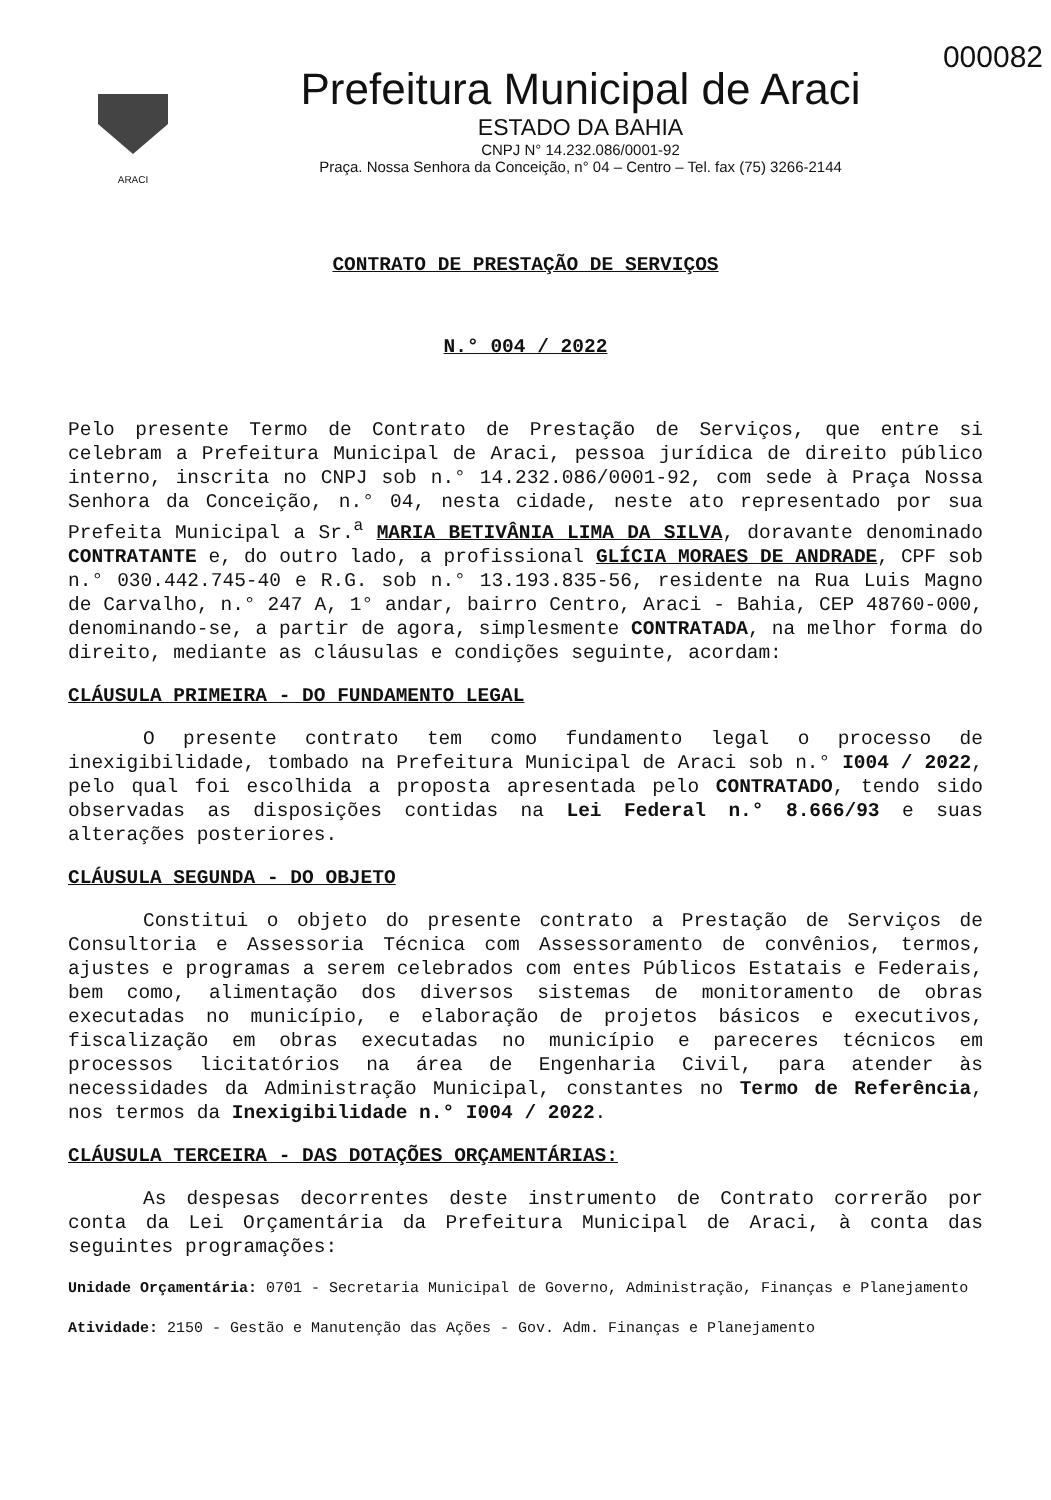000082
ARACI
Prefeitura Municipal de Araci
ESTADO DA BAHIA
CNPJ N° 14.232.086/0001-92
Praça. Nossa Senhora da Conceição, n° 04 – Centro – Tel. fax (75) 3266-2144
CONTRATO DE PRESTAÇÃO DE SERVIÇOS
N.° 004 / 2022
Pelo presente Termo de Contrato de Prestação de Serviços, que entre si celebram a Prefeitura Municipal de Araci, pessoa jurídica de direito público interno, inscrita no CNPJ sob n.° 14.232.086/0001-92, com sede à Praça Nossa Senhora da Conceição, n.° 04, nesta cidade, neste ato representado por sua Prefeita Municipal a Sr.<sup>a</sup> MARIA BETIVÂNIA LIMA DA SILVA, doravante denominado CONTRATANTE e, do outro lado, a profissional GLÍCIA MORAES DE ANDRADE, CPF sob n.° 030.442.745-40 e R.G. sob n.° 13.193.835-56, residente na Rua Luis Magno de Carvalho, n.° 247 A, 1° andar, bairro Centro, Araci - Bahia, CEP 48760-000, denominando-se, a partir de agora, simplesmente CONTRATADA, na melhor forma do direito, mediante as cláusulas e condições seguinte, acordam:
CLÁUSULA PRIMEIRA - DO FUNDAMENTO LEGAL
O presente contrato tem como fundamento legal o processo de inexigibilidade, tombado na Prefeitura Municipal de Araci sob n.° I004 / 2022, pelo qual foi escolhida a proposta apresentada pelo CONTRATADO, tendo sido observadas as disposições contidas na Lei Federal n.° 8.666/93 e suas alterações posteriores.
CLÁUSULA SEGUNDA - DO OBJETO
Constitui o objeto do presente contrato a Prestação de Serviços de Consultoria e Assessoria Técnica com Assessoramento de convênios, termos, ajustes e programas a serem celebrados com entes Públicos Estatais e Federais, bem como, alimentação dos diversos sistemas de monitoramento de obras executadas no município, e elaboração de projetos básicos e executivos, fiscalização em obras executadas no município e pareceres técnicos em processos licitatórios na área de Engenharia Civil, para atender às necessidades da Administração Municipal, constantes no Termo de Referência, nos termos da Inexigibilidade n.° I004 / 2022.
CLÁUSULA TERCEIRA - DAS DOTAÇÕES ORÇAMENTÁRIAS:
As despesas decorrentes deste instrumento de Contrato correrão por conta da Lei Orçamentária da Prefeitura Municipal de Araci, à conta das seguintes programações:
Unidade Orçamentária: 0701 - Secretaria Municipal de Governo, Administração, Finanças e Planejamento
Atividade: 2150 - Gestão e Manutenção das Ações - Gov. Adm. Finanças e Planejamento